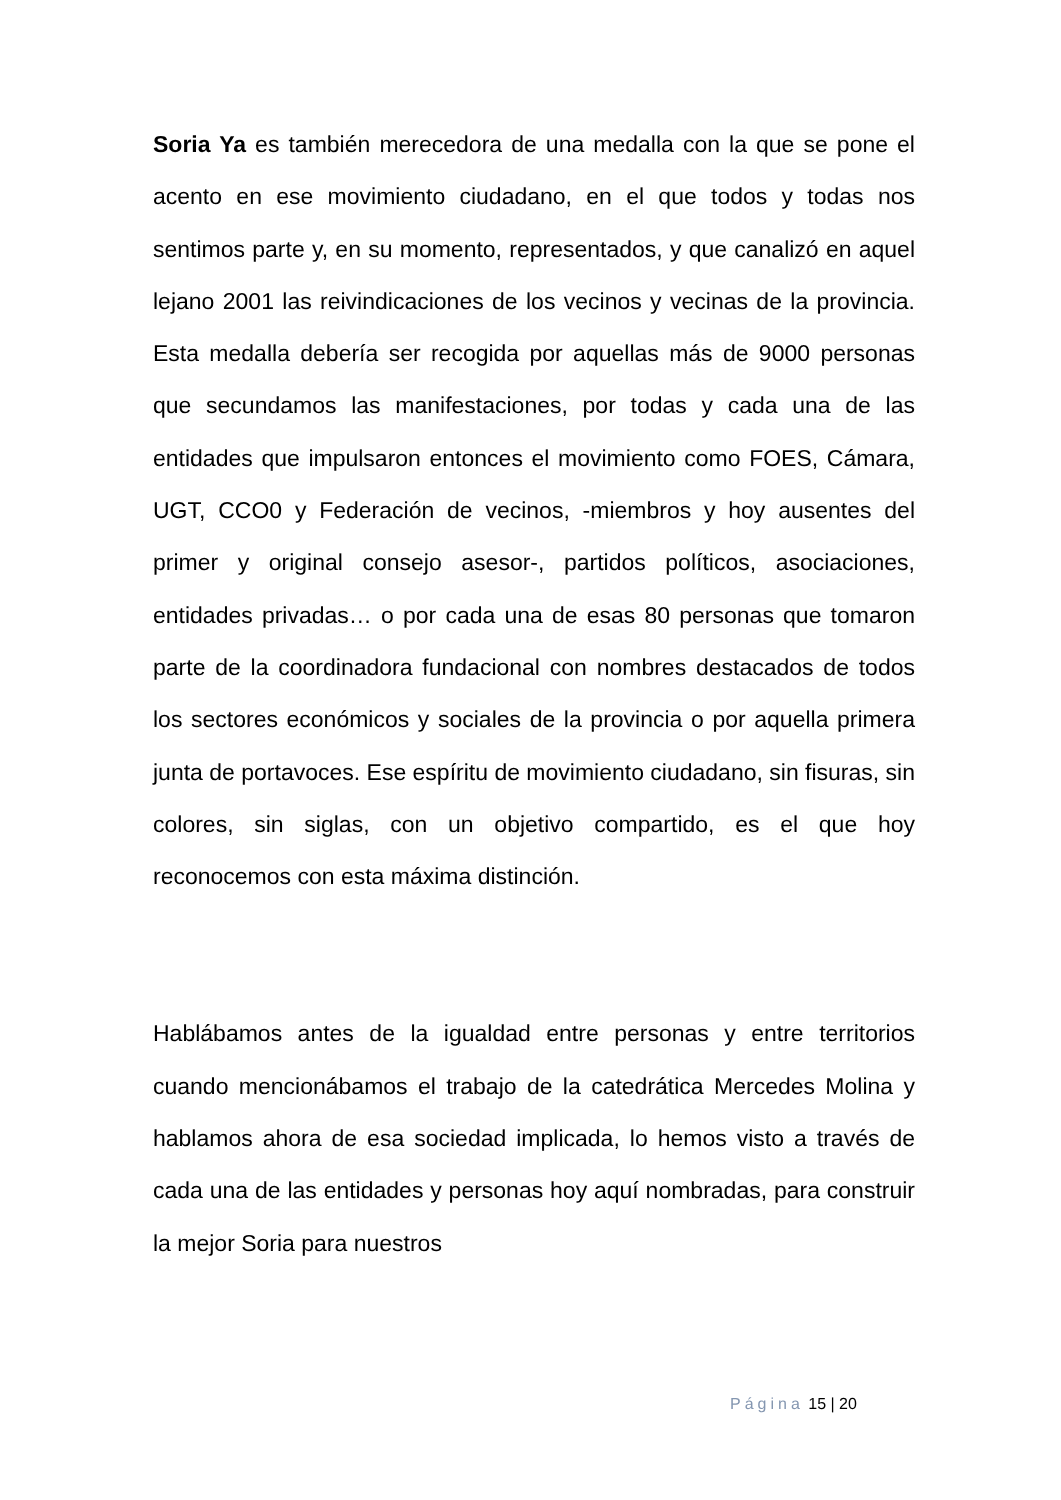Soria Ya es también merecedora de una medalla con la que se pone el acento en ese movimiento ciudadano, en el que todos y todas nos sentimos parte y, en su momento, representados, y que canalizó en aquel lejano 2001 las reivindicaciones de los vecinos y vecinas de la provincia. Esta medalla debería ser recogida por aquellas más de 9000 personas que secundamos las manifestaciones, por todas y cada una de las entidades que impulsaron entonces el movimiento como FOES, Cámara, UGT, CCO0 y Federación de vecinos, -miembros y hoy ausentes del primer y original consejo asesor-, partidos políticos, asociaciones, entidades privadas… o por cada una de esas 80 personas que tomaron parte de la coordinadora fundacional con nombres destacados de todos los sectores económicos y sociales de la provincia o por aquella primera junta de portavoces. Ese espíritu de movimiento ciudadano, sin fisuras, sin colores, sin siglas, con un objetivo compartido, es el que hoy reconocemos con esta máxima distinción.
Hablábamos antes de la igualdad entre personas y entre territorios cuando mencionábamos el trabajo de la catedrática Mercedes Molina y hablamos ahora de esa sociedad implicada, lo hemos visto a través de cada una de las entidades y personas hoy aquí nombradas, para construir la mejor Soria para nuestros
Página 15 | 20